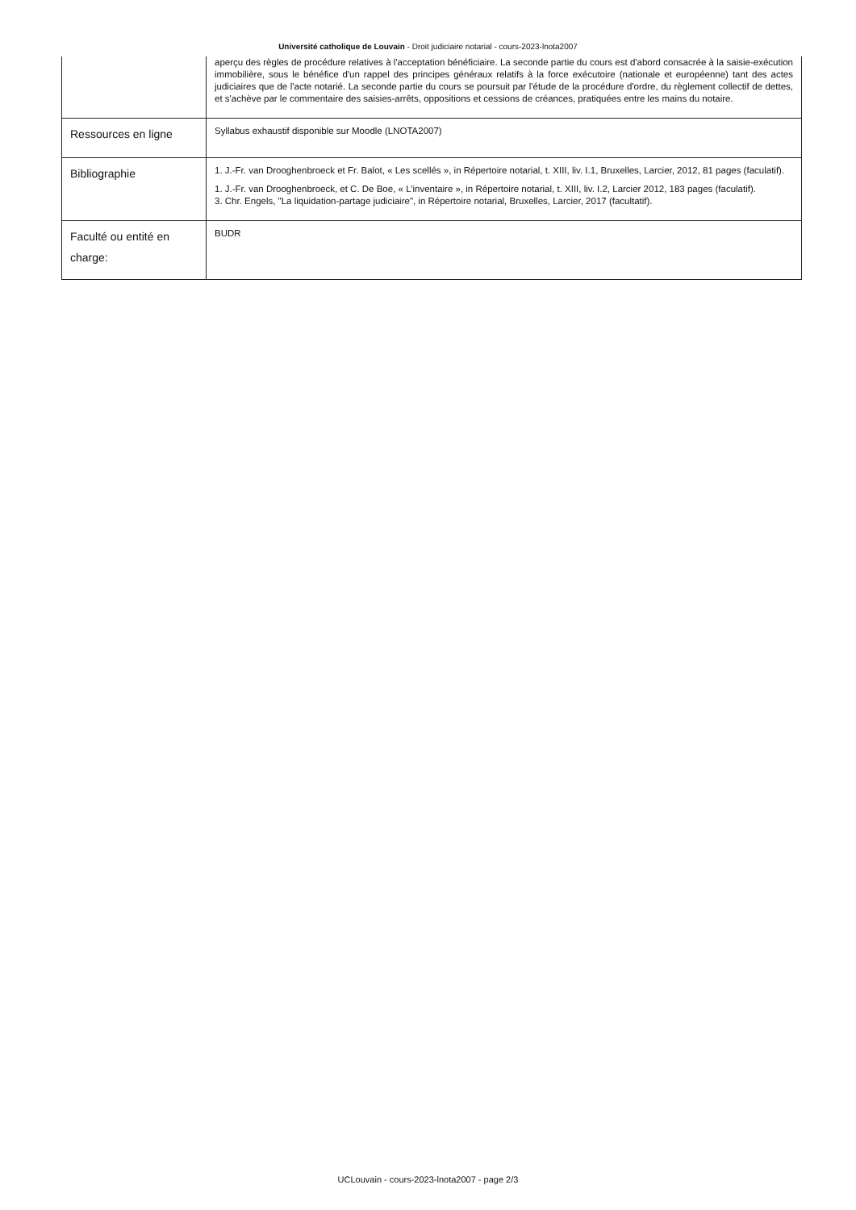Université catholique de Louvain - Droit judiciaire notarial - cours-2023-lnota2007
| | aperçu des règles de procédure relatives à l'acceptation bénéficiaire. La seconde partie du cours est d'abord consacrée à la saisie-exécution immobilière, sous le bénéfice d'un rappel des principes généraux relatifs à la force exécutoire (nationale et européenne) tant des actes judiciaires que de l'acte notarié. La seconde partie du cours se poursuit par l'étude de la procédure d'ordre, du règlement collectif de dettes, et s'achève par le commentaire des saisies-arrêts, oppositions et cessions de créances, pratiquées entre les mains du notaire. |
| Ressources en ligne | Syllabus exhaustif disponible sur Moodle (LNOTA2007) |
| Bibliographie | 1. J.-Fr. van Drooghenbroeck et Fr. Balot, « Les scellés », in Répertoire notarial, t. XIII, liv. I.1, Bruxelles, Larcier, 2012, 81 pages (faculatif). 1. J.-Fr. van Drooghenbroeck, et C. De Boe, « L’inventaire », in Répertoire notarial, t. XIII, liv. I.2, Larcier 2012, 183 pages (faculatif). 3. Chr. Engels, "La liquidation-partage judiciaire", in Répertoire notarial, Bruxelles, Larcier, 2017 (facultatif). |
| Faculté ou entité en charge: | BUDR |
UCLouvain - cours-2023-lnota2007 - page 2/3